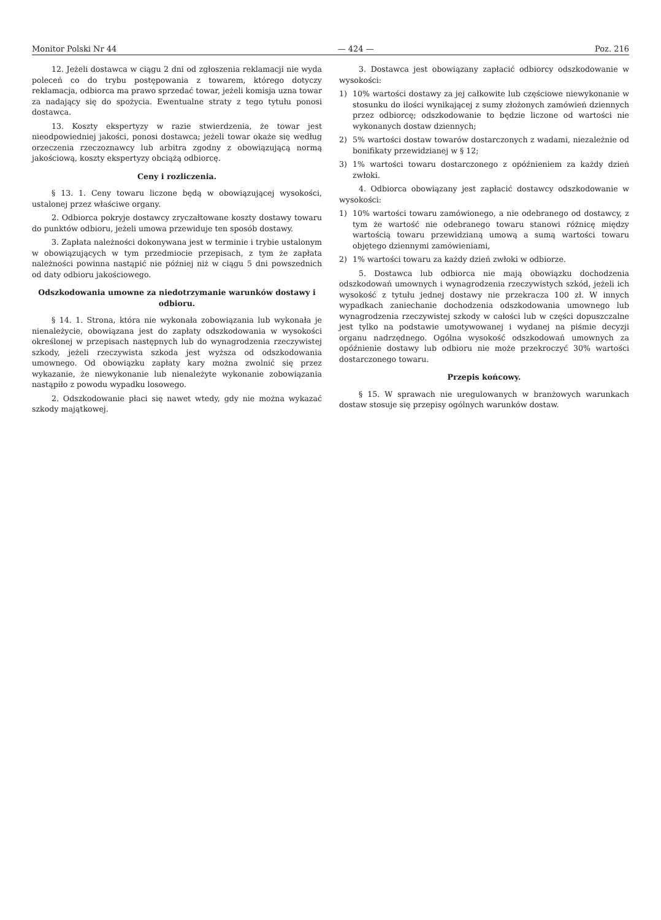Monitor Polski Nr 44 — 424 — Poz. 216
12. Jeżeli dostawca w ciągu 2 dni od zgłoszenia reklamacji nie wyda poleceń co do trybu postępowania z towarem, którego dotyczy reklamacja, odbiorca ma prawo sprzedać towar, jeżeli komisja uzna towar za nadający się do spożycia. Ewentualne straty z tego tytułu ponosi dostawca.
13. Koszty ekspertyzy w razie stwierdzenia, że towar jest nieodpowiedniej jakości, ponosi dostawca; jeżeli towar okaże się według orzeczenia rzeczoznawcy lub arbitra zgodny z obowiązującą normą jakościową, koszty ekspertyzy obciążą odbiorcę.
Ceny i rozliczenia.
§ 13. 1. Ceny towaru liczone będą w obowiązującej wysokości, ustalonej przez właściwe organy.
2. Odbiorca pokryje dostawcy zryczałtowane koszty dostawy towaru do punktów odbioru, jeżeli umowa przewiduje ten sposób dostawy.
3. Zapłata należności dokonywana jest w terminie i trybie ustalonym w obowiązujących w tym przedmiocie przepisach, z tym że zapłata należności powinna nastąpić nie później niż w ciągu 5 dni powszednich od daty odbioru jakościowego.
Odszkodowania umowne za niedotrzymanie warunków dostawy i odbioru.
§ 14. 1. Strona, która nie wykonała zobowiązania lub wykonała je nienależycie, obowiązana jest do zapłaty odszkodowania w wysokości określonej w przepisach następnych lub do wynagrodzenia rzeczywistej szkody, jeżeli rzeczywista szkoda jest wyższa od odszkodowania umownego. Od obowiązku zapłaty kary można zwolnić się przez wykazanie, że niewykonanie lub nienależyte wykonanie zobowiązania nastąpiło z powodu wypadku losowego.
2. Odszkodowanie płaci się nawet wtedy, gdy nie można wykazać szkody majątkowej.
3. Dostawca jest obowiązany zapłacić odbiorcy odszkodowanie w wysokości:
1) 10% wartości dostawy za jej całkowite lub częściowe niewykonanie w stosunku do ilości wynikającej z sumy złożonych zamówień dziennych przez odbiorcę; odszkodowanie to będzie liczone od wartości nie wykonanych dostaw dziennych;
2) 5% wartości dostaw towarów dostarczonych z wadami, niezależnie od bonifikaty przewidzianej w § 12;
3) 1% wartości towaru dostarczonego z opóźnieniem za każdy dzień zwłoki.
4. Odbiorca obowiązany jest zapłacić dostawcy odszkodowanie w wysokości:
1) 10% wartości towaru zamówionego, a nie odebranego od dostawcy, z tym że wartość nie odebranego towaru stanowi różnicę między wartością towaru przewidzianą umową a sumą wartości towaru objętego dziennymi zamówieniami,
2) 1% wartości towaru za każdy dzień zwłoki w odbiorze.
5. Dostawca lub odbiorca nie mają obowiązku dochodzenia odszkodowań umownych i wynagrodzenia rzeczywistych szkód, jeżeli ich wysokość z tytułu jednej dostawy nie przekracza 100 zł. W innych wypadkach zaniechanie dochodzenia odszkodowania umownego lub wynagrodzenia rzeczywistej szkody w całości lub w części dopuszczalne jest tylko na podstawie umotywowanej i wydanej na piśmie decyzji organu nadrzędnego. Ogólna wysokość odszkodowań umownych za opóźnienie dostawy lub odbioru nie może przekroczyć 30% wartości dostarczonego towaru.
Przepis końcowy.
§ 15. W sprawach nie uregulowanych w branżowych warunkach dostaw stosuje się przepisy ogólnych warunków dostaw.